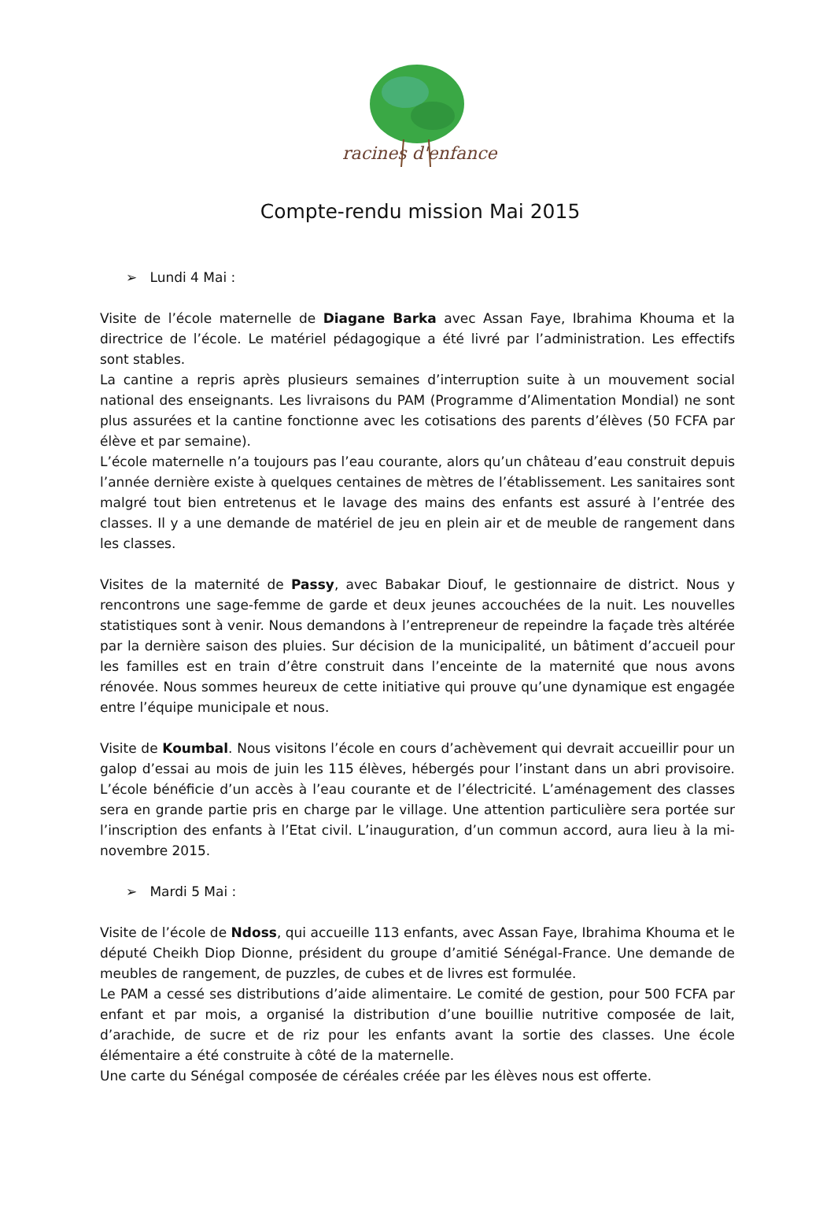racines d'enfance
Compte-rendu mission Mai 2015
➢ Lundi 4 Mai :
Visite de l’école maternelle de Diagane Barka avec Assan Faye, Ibrahima Khouma et la directrice de l’école. Le matériel pédagogique a été livré par l’administration. Les effectifs sont stables.
La cantine a repris après plusieurs semaines d’interruption suite à un mouvement social national des enseignants. Les livraisons du PAM (Programme d’Alimentation Mondial) ne sont plus assurées et la cantine fonctionne avec les cotisations des parents d’élèves (50 FCFA par élève et par semaine).
L’école maternelle n’a toujours pas l’eau courante, alors qu’un château d’eau construit depuis l’année dernière existe à quelques centaines de mètres de l’établissement. Les sanitaires sont malgré tout bien entretenus et le lavage des mains des enfants est assuré à l’entrée des classes. Il y a une demande de matériel de jeu en plein air et de meuble de rangement dans les classes.
Visites de la maternité de Passy, avec Babakar Diouf, le gestionnaire de district. Nous y rencontrons une sage-femme de garde et deux jeunes accouchées de la nuit. Les nouvelles statistiques sont à venir. Nous demandons à l’entrepreneur de repeindre la façade très altérée par la dernière saison des pluies. Sur décision de la municipalité, un bâtiment d’accueil pour les familles est en train d’être construit dans l’enceinte de la maternité que nous avons rénovée. Nous sommes heureux de cette initiative qui prouve qu’une dynamique est engagée entre l’équipe municipale et nous.
Visite de Koumbal. Nous visitons l’école en cours d’achèvement qui devrait accueillir pour un galop d’essai au mois de juin les 115 élèves, hébergés pour l’instant dans un abri provisoire. L’école bénéficie d’un accès à l’eau courante et de l’électricité. L’aménagement des classes sera en grande partie pris en charge par le village. Une attention particulière sera portée sur l’inscription des enfants à l’Etat civil. L’inauguration, d’un commun accord, aura lieu à la mi-novembre 2015.
➢ Mardi 5 Mai :
Visite de l’école de Ndoss, qui accueille 113 enfants, avec Assan Faye, Ibrahima Khouma et le député Cheikh Diop Dionne, président du groupe d’amitié Sénégal-France. Une demande de meubles de rangement, de puzzles, de cubes et de livres est formulée.
Le PAM a cessé ses distributions d’aide alimentaire. Le comité de gestion, pour 500 FCFA par enfant et par mois, a organisé la distribution d’une bouillie nutritive composée de lait, d’arachide, de sucre et de riz pour les enfants avant la sortie des classes. Une école élémentaire a été construite à côté de la maternelle.
Une carte du Sénégal composée de céréales créée par les élèves nous est offerte.